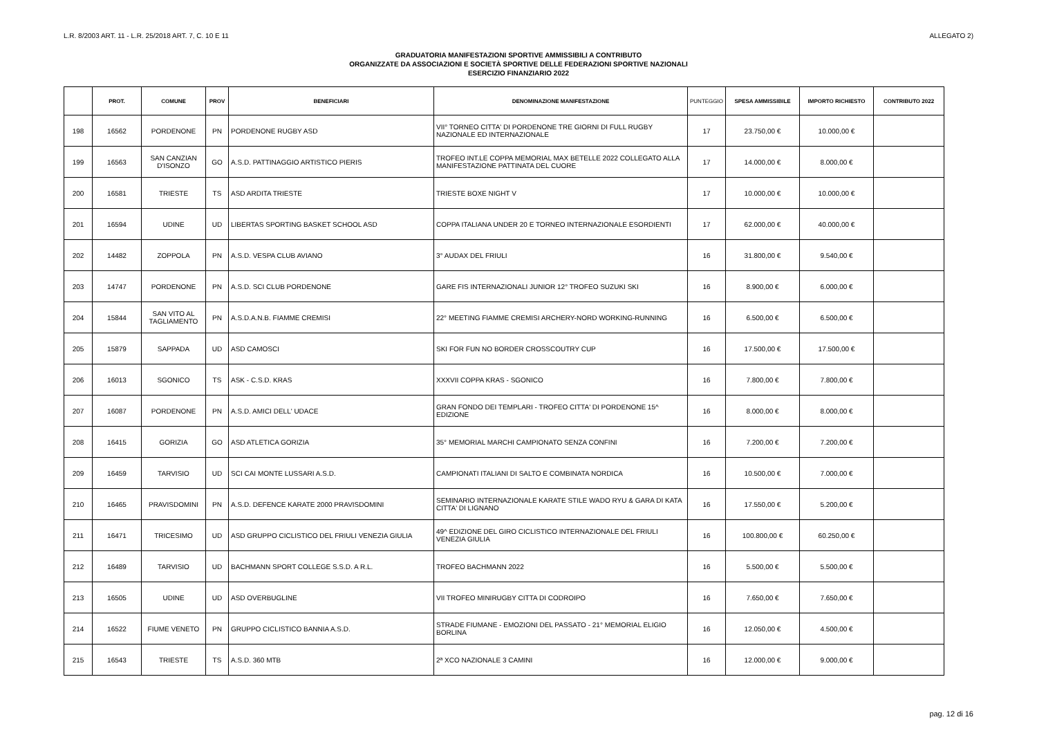L.R. 8/2003 ART. 11 - L.R. 25/2018 ART. 7, C. 10 E 11 ALLEGATO 2)
GRADUATORIA MANIFESTAZIONI SPORTIVE AMMISSIBILI A CONTRIBUTO
ORGANIZZATE DA ASSOCIAZIONI E SOCIETÀ SPORTIVE DELLE FEDERAZIONI SPORTIVE NAZIONALI
ESERCIZIO FINANZIARIO 2022
| | PROT. | COMUNE | PROV | BENEFICIARI | DENOMINAZIONE MANIFESTAZIONE | PUNTEGGIO | SPESA AMMISSIBILE | IMPORTO RICHIESTO | CONTRIBUTO 2022 |
| --- | --- | --- | --- | --- | --- | --- | --- | --- | --- |
| 198 | 16562 | PORDENONE | PN | PORDENONE RUGBY ASD | VII° TORNEO CITTA' DI PORDENONE TRE GIORNI DI FULL RUGBY NAZIONALE ED INTERNAZIONALE | 17 | 23.750,00 € | 10.000,00 € | |
| 199 | 16563 | SAN CANZIAN D'ISONZO | GO | A.S.D. PATTINAGGIO ARTISTICO PIERIS | TROFEO INT.LE COPPA MEMORIAL MAX BETELLE 2022 COLLEGATO ALLA MANIFESTAZIONE PATTINATA DEL CUORE | 17 | 14.000,00 € | 8.000,00 € | |
| 200 | 16581 | TRIESTE | TS | ASD ARDITA TRIESTE | TRIESTE BOXE NIGHT V | 17 | 10.000,00 € | 10.000,00 € | |
| 201 | 16594 | UDINE | UD | LIBERTAS SPORTING BASKET SCHOOL ASD | COPPA ITALIANA UNDER 20 E TORNEO INTERNAZIONALE ESORDIENTI | 17 | 62.000,00 € | 40.000,00 € | |
| 202 | 14482 | ZOPPOLA | PN | A.S.D. VESPA CLUB AVIANO | 3° AUDAX DEL FRIULI | 16 | 31.800,00 € | 9.540,00 € | |
| 203 | 14747 | PORDENONE | PN | A.S.D. SCI CLUB PORDENONE | GARE FIS INTERNAZIONALI JUNIOR 12° TROFEO SUZUKI SKI | 16 | 8.900,00 € | 6.000,00 € | |
| 204 | 15844 | SAN VITO AL TAGLIAMENTO | PN | A.S.D.A.N.B. FIAMME CREMISI | 22° MEETING FIAMME CREMISI ARCHERY-NORD WORKING-RUNNING | 16 | 6.500,00 € | 6.500,00 € | |
| 205 | 15879 | SAPPADA | UD | ASD CAMOSCI | SKI FOR FUN NO BORDER CROSSCOUTRY CUP | 16 | 17.500,00 € | 17.500,00 € | |
| 206 | 16013 | SGONICO | TS | ASK - C.S.D. KRAS | XXXVII COPPA KRAS - SGONICO | 16 | 7.800,00 € | 7.800,00 € | |
| 207 | 16087 | PORDENONE | PN | A.S.D. AMICI DELL' UDACE | GRAN FONDO DEI TEMPLARI - TROFEO CITTA' DI PORDENONE 15^ EDIZIONE | 16 | 8.000,00 € | 8.000,00 € | |
| 208 | 16415 | GORIZIA | GO | ASD ATLETICA GORIZIA | 35° MEMORIAL MARCHI CAMPIONATO SENZA CONFINI | 16 | 7.200,00 € | 7.200,00 € | |
| 209 | 16459 | TARVISIO | UD | SCI CAI MONTE LUSSARI A.S.D. | CAMPIONATI ITALIANI DI SALTO E COMBINATA NORDICA | 16 | 10.500,00 € | 7.000,00 € | |
| 210 | 16465 | PRAVISDOMINI | PN | A.S.D. DEFENCE KARATE 2000 PRAVISDOMINI | SEMINARIO INTERNAZIONALE KARATE STILE WADO RYU & GARA DI KATA CITTA' DI LIGNANO | 16 | 17.550,00 € | 5.200,00 € | |
| 211 | 16471 | TRICESIMO | UD | ASD GRUPPO CICLISTICO DEL FRIULI VENEZIA GIULIA | 49^ EDIZIONE DEL GIRO CICLISTICO INTERNAZIONALE DEL FRIULI VENEZIA GIULIA | 16 | 100.800,00 € | 60.250,00 € | |
| 212 | 16489 | TARVISIO | UD | BACHMANN SPORT COLLEGE S.S.D. A R.L. | TROFEO BACHMANN 2022 | 16 | 5.500,00 € | 5.500,00 € | |
| 213 | 16505 | UDINE | UD | ASD OVERBUGLINE | VII TROFEO MINIRUGBY CITTA DI CODROIPO | 16 | 7.650,00 € | 7.650,00 € | |
| 214 | 16522 | FIUME VENETO | PN | GRUPPO CICLISTICO BANNIA A.S.D. | STRADE FIUMANE - EMOZIONI DEL PASSATO - 21° MEMORIAL ELIGIO BORLINA | 16 | 12.050,00 € | 4.500,00 € | |
| 215 | 16543 | TRIESTE | TS | A.S.D. 360 MTB | 2ª XCO NAZIONALE 3 CAMINI | 16 | 12.000,00 € | 9.000,00 € | |
pag. 12 di 16